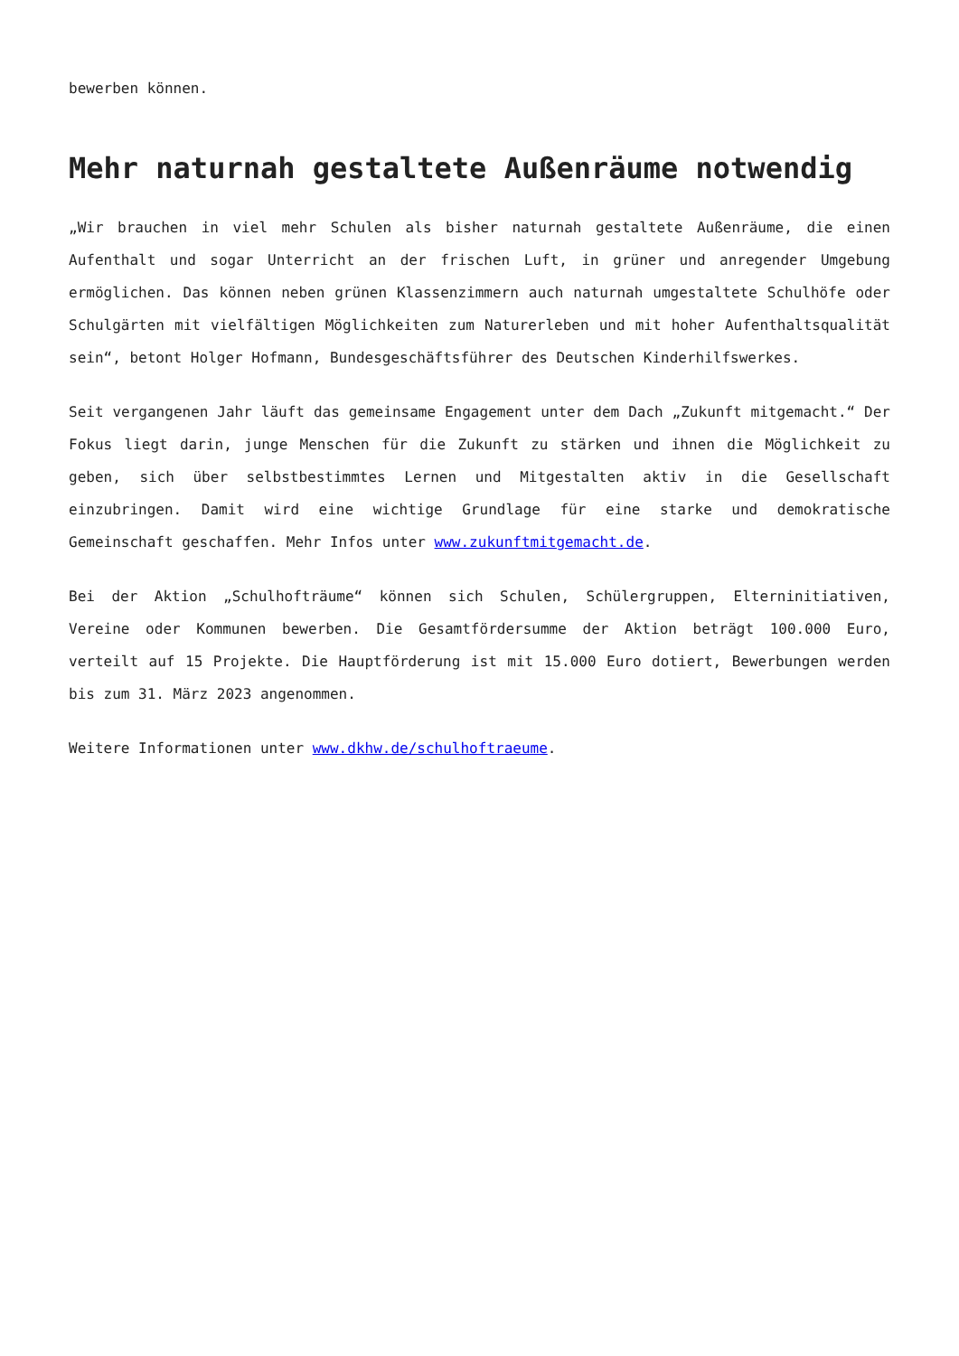bewerben können.
Mehr naturnah gestaltete Außenräume notwendig
„Wir brauchen in viel mehr Schulen als bisher naturnah gestaltete Außenräume, die einen Aufenthalt und sogar Unterricht an der frischen Luft, in grüner und anregender Umgebung ermöglichen. Das können neben grünen Klassenzimmern auch naturnah umgestaltete Schulhöfe oder Schulgärten mit vielfältigen Möglichkeiten zum Naturerleben und mit hoher Aufenthaltsqualität sein“, betont Holger Hofmann, Bundesgeschäftsführer des Deutschen Kinderhilfswerkes.
Seit vergangenen Jahr läuft das gemeinsame Engagement unter dem Dach „Zukunft mitgemacht.“ Der Fokus liegt darin, junge Menschen für die Zukunft zu stärken und ihnen die Möglichkeit zu geben, sich über selbstbestimmtes Lernen und Mitgestalten aktiv in die Gesellschaft einzubringen. Damit wird eine wichtige Grundlage für eine starke und demokratische Gemeinschaft geschaffen. Mehr Infos unter www.zukunftmitgemacht.de.
Bei der Aktion „Schulhofträume“ können sich Schulen, Schülergruppen, Elterninitiativen, Vereine oder Kommunen bewerben. Die Gesamtfördersumme der Aktion beträgt 100.000 Euro, verteilt auf 15 Projekte. Die Hauptförderung ist mit 15.000 Euro dotiert, Bewerbungen werden bis zum 31. März 2023 angenommen.
Weitere Informationen unter www.dkhw.de/schulhoftraeume.